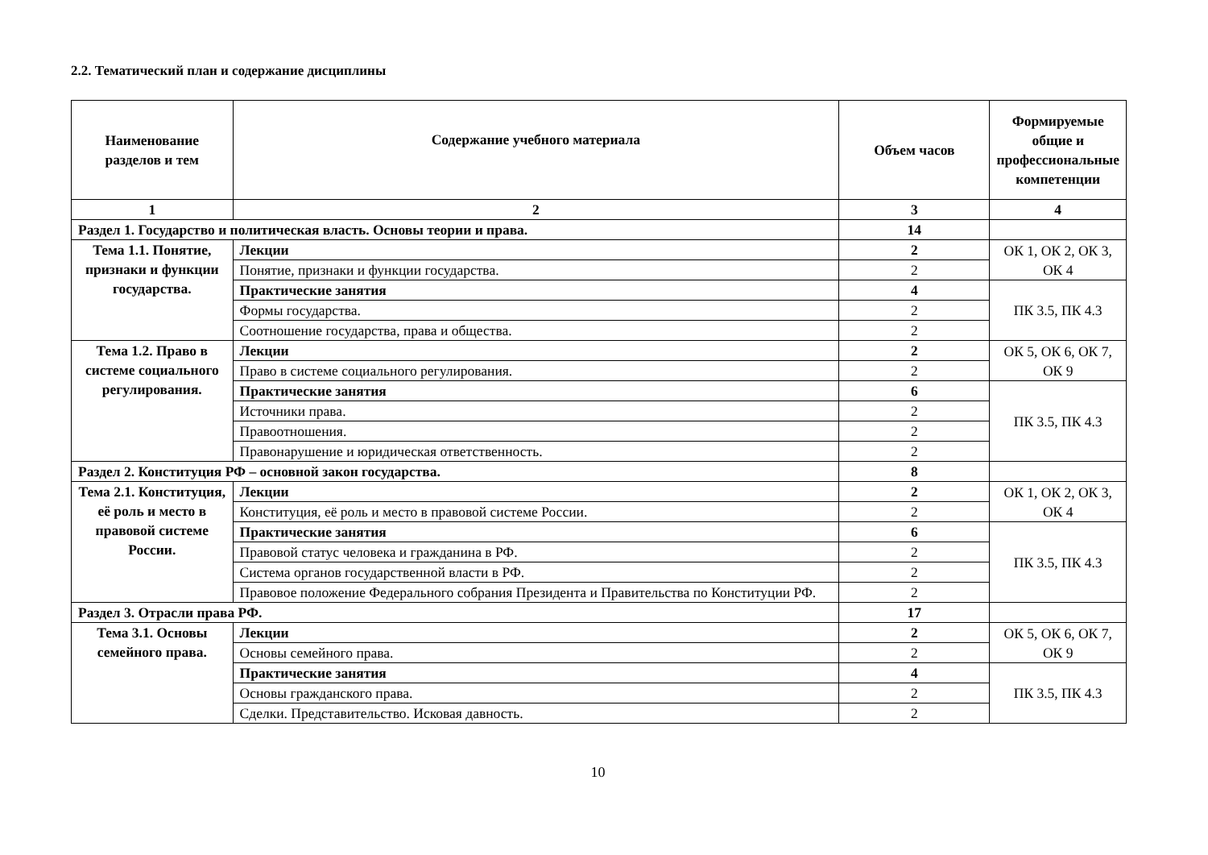2.2. Тематический план и содержание дисциплины
| Наименование разделов и тем | Содержание учебного материала | Объем часов | Формируемые общие и профессиональные компетенции |
| --- | --- | --- | --- |
| 1 | 2 | 3 | 4 |
| Раздел 1. Государство и политическая власть. Основы теории и права. | | 14 | |
| Тема 1.1. Понятие, признаки и функции государства. | Лекции | 2 | ОК 1, ОК 2, ОК 3, ОК 4 |
| | Понятие, признаки и функции государства. | 2 | |
| | Практические занятия | 4 | ПК 3.5, ПК 4.3 |
| | Формы государства. | 2 | |
| | Соотношение государства, права и общества. | 2 | |
| Тема 1.2. Право в системе социального регулирования. | Лекции | 2 | ОК 5, ОК 6, ОК 7, ОК 9 |
| | Право в системе социального регулирования. | 2 | |
| | Практические занятия | 6 | ПК 3.5, ПК 4.3 |
| | Источники права. | 2 | |
| | Правоотношения. | 2 | |
| | Правонарушение и юридическая ответственность. | 2 | |
| Раздел 2. Конституция РФ – основной закон государства. | | 8 | |
| Тема 2.1. Конституция, её роль и место в правовой системе России. | Лекции | 2 | ОК 1, ОК 2, ОК 3, ОК 4 |
| | Конституция, её роль и место в правовой системе России. | 2 | |
| | Практические занятия | 6 | ПК 3.5, ПК 4.3 |
| | Правовой статус человека и гражданина в РФ. | 2 | |
| | Система органов государственной власти в РФ. | 2 | |
| | Правовое положение Федерального собрания Президента и Правительства по Конституции РФ. | 2 | |
| Раздел 3. Отрасли права РФ. | | 17 | |
| Тема 3.1. Основы семейного права. | Лекции | 2 | ОК 5, ОК 6, ОК 7, ОК 9 |
| | Основы семейного права. | 2 | |
| | Практические занятия | 4 | ПК 3.5, ПК 4.3 |
| | Основы гражданского права. | 2 | |
| | Сделки. Представительство. Исковая давность. | 2 | |
10